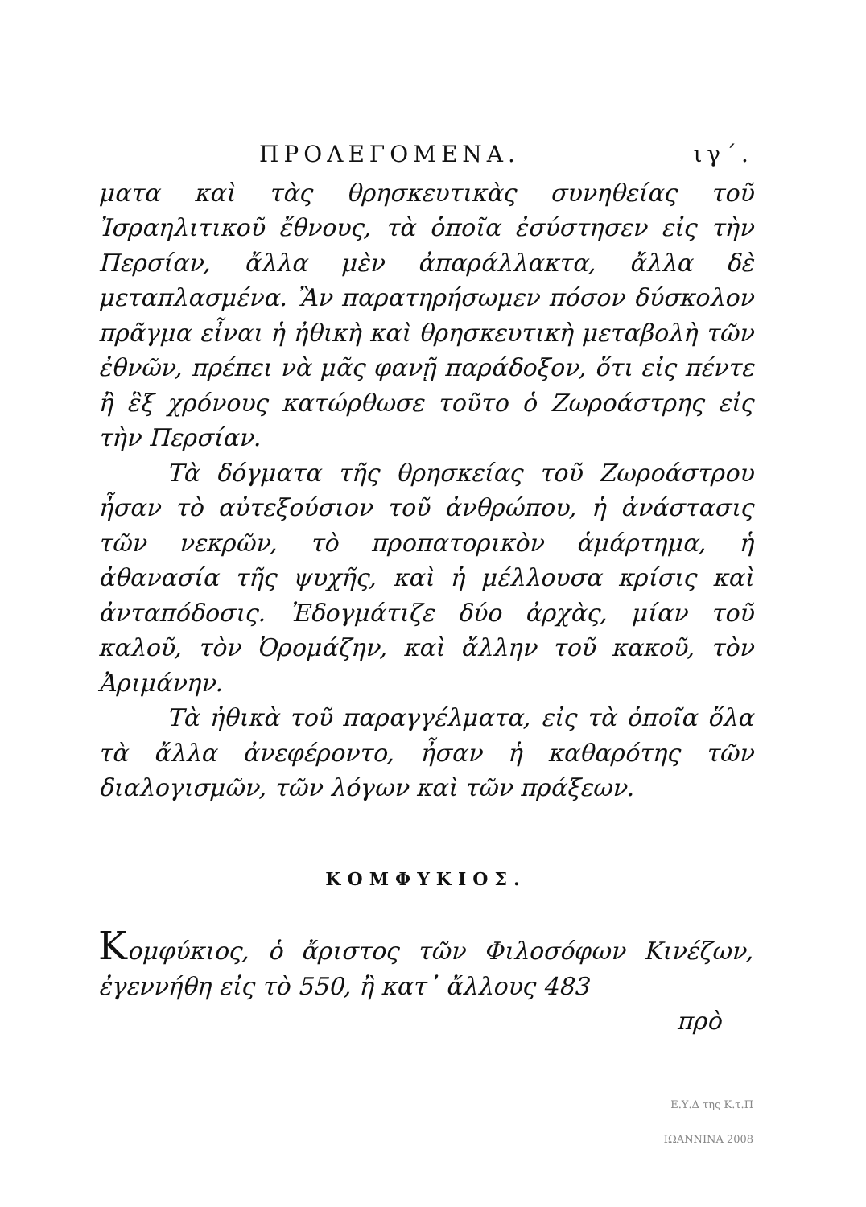ΠΡΟΛΕΓΟΜΕΝΑ. ιγ΄.
ματα καὶ τὰς θρησκευτικὰς συνηθείας τοῦ Ἰσραηλιτικοῦ ἔθνους, τὰ ὁποῖα ἐσύστησεν εἰς τὴν Περσίαν, ἄλλα μὲν ἀπαράλλακτα, ἄλλα δὲ μεταπλασμένα. Ἂν παρατηρήσωμεν πόσον δύσκολον πρᾶγμα εἶναι ἡ ἠθικὴ καὶ θρησκευτικὴ μεταβολὴ τῶν ἐθνῶν, πρέπει νὰ μᾶς φανῇ παράδοξον, ὅτι εἰς πέντε ἢ ἓξ χρόνους κατώρθωσε τοῦτο ὁ Ζωροάστρης εἰς τὴν Περσίαν.
Τὰ δόγματα τῆς θρησκείας τοῦ Ζωροάστρου ἦσαν τὸ αὐτεξούσιον τοῦ ἀνθρώπου, ἡ ἀνάστασις τῶν νεκρῶν, τὸ προπατορικὸν ἁμάρτημα, ἡ ἀθανασία τῆς ψυχῆς, καὶ ἡ μέλλουσα κρίσις καὶ ἀνταπόδοσις. Ἐδογμάτιζε δύο ἀρχὰς, μίαν τοῦ καλοῦ, τὸν Ὀρομάζην, καὶ ἄλλην τοῦ κακοῦ, τὸν Ἀριμάνην.
Τὰ ἠθικὰ τοῦ παραγγέλματα, εἰς τὰ ὁποῖα ὅλα τὰ ἄλλα ἀνεφέροντο, ἦσαν ἡ καθαρότης τῶν διαλογισμῶν, τῶν λόγων καὶ τῶν πράξεων.
ΚΟΜΦΥΚΙΟΣ.
Κομφύκιος, ὁ ἄριστος τῶν Φιλοσόφων Κινέζων, ἐγεννήθη εἰς τὸ 550, ἢ κατ᾽ ἄλλους 483
πρὸ
Ε.Υ.Δ της Κ.τ.Π
ΙΩΑΝΝΙΝΑ 2008